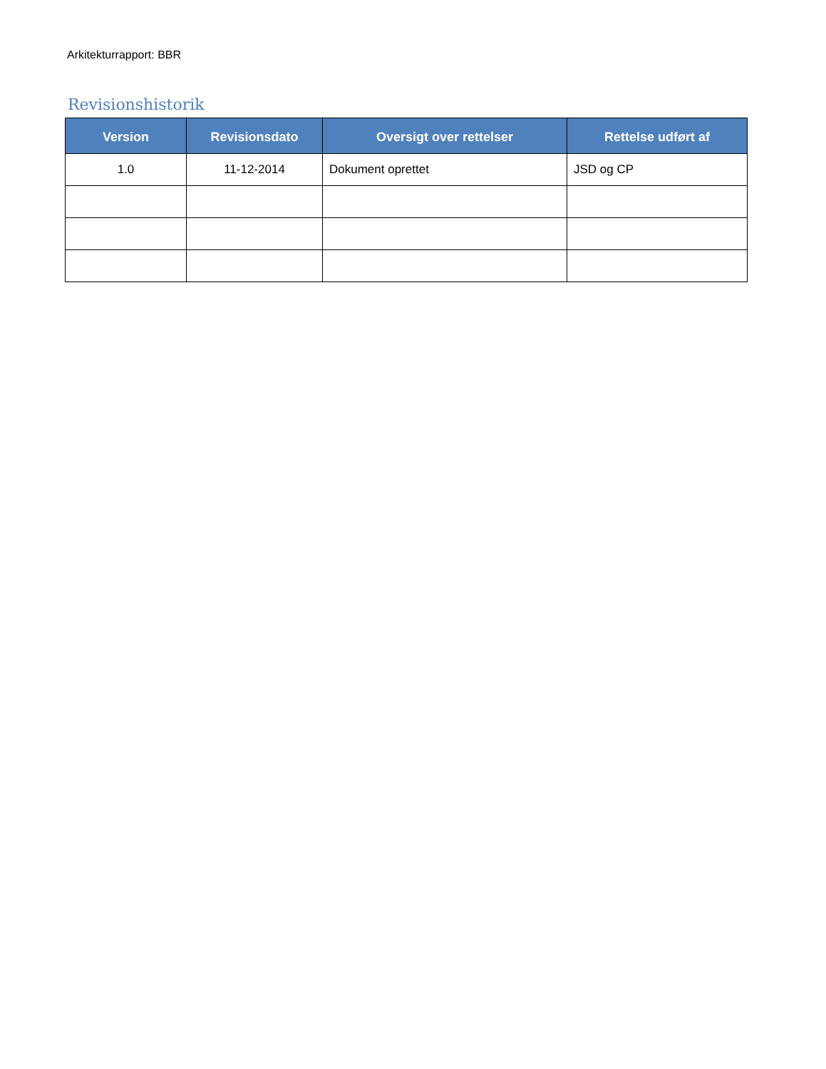Arkitekturrapport: BBR
Revisionshistorik
| Version | Revisionsdato | Oversigt over rettelser | Rettelse udført af |
| --- | --- | --- | --- |
| 1.0 | 11-12-2014 | Dokument oprettet | JSD og CP |